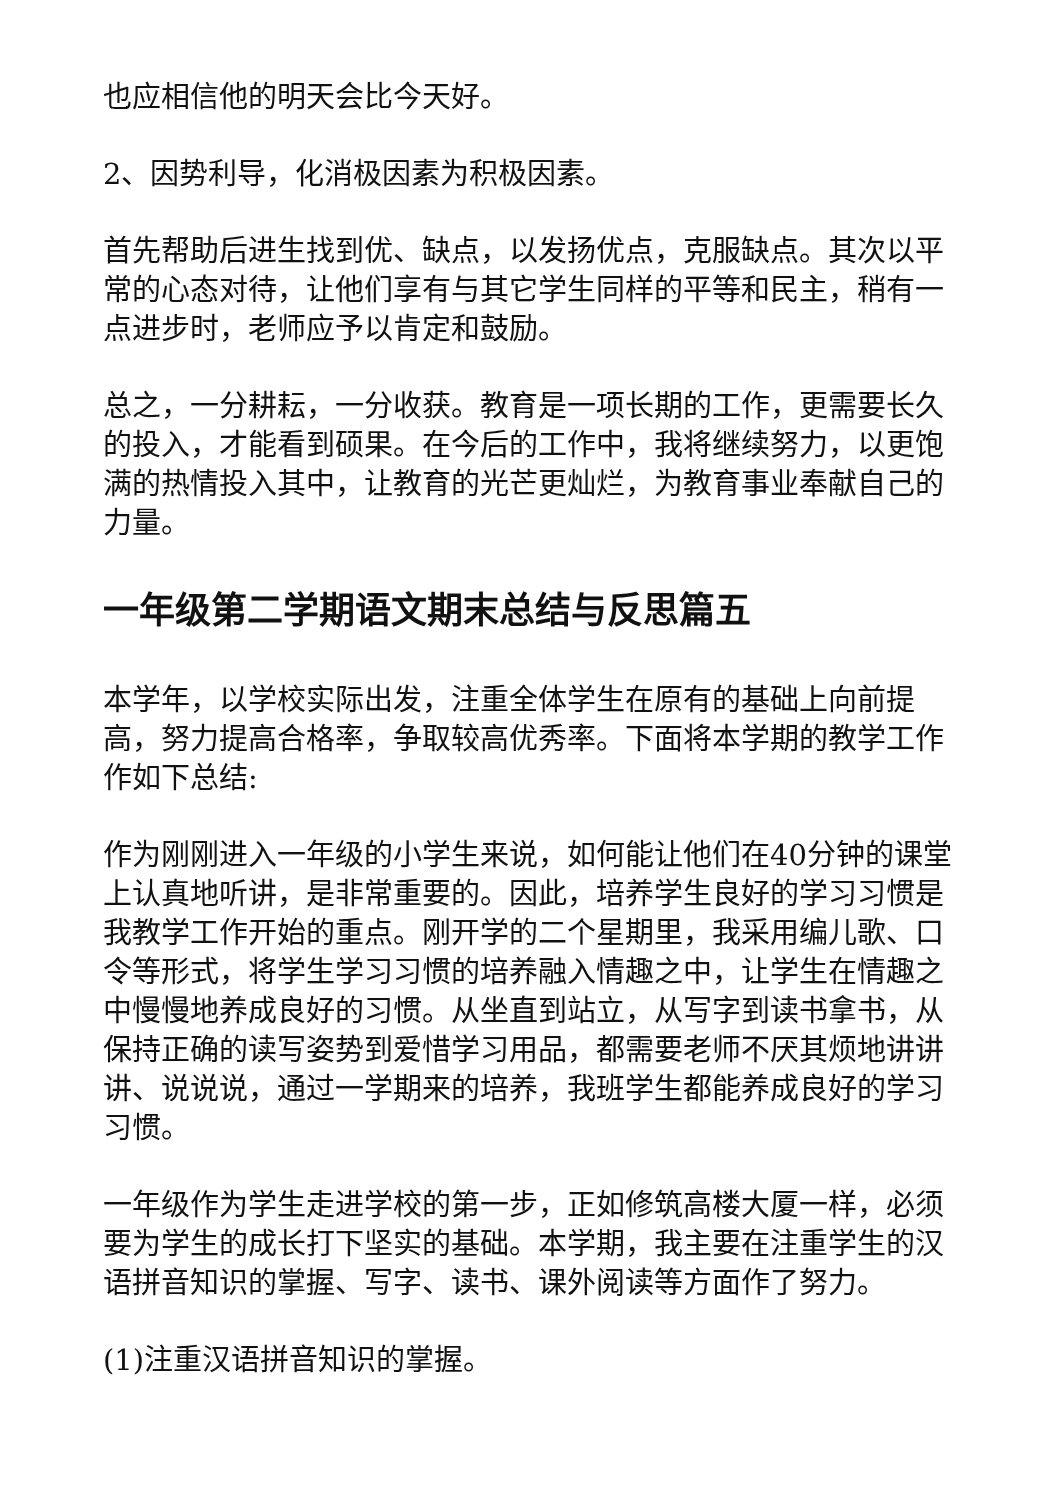也应相信他的明天会比今天好。
2、因势利导，化消极因素为积极因素。
首先帮助后进生找到优、缺点，以发扬优点，克服缺点。其次以平常的心态对待，让他们享有与其它学生同样的平等和民主，稍有一点进步时，老师应予以肯定和鼓励。
总之，一分耕耘，一分收获。教育是一项长期的工作，更需要长久的投入，才能看到硕果。在今后的工作中，我将继续努力，以更饱满的热情投入其中，让教育的光芒更灿烂，为教育事业奉献自己的力量。
一年级第二学期语文期末总结与反思篇五
本学年，以学校实际出发，注重全体学生在原有的基础上向前提高，努力提高合格率，争取较高优秀率。下面将本学期的教学工作作如下总结:
作为刚刚进入一年级的小学生来说，如何能让他们在40分钟的课堂上认真地听讲，是非常重要的。因此，培养学生良好的学习习惯是我教学工作开始的重点。刚开学的二个星期里，我采用编儿歌、口令等形式，将学生学习习惯的培养融入情趣之中，让学生在情趣之中慢慢地养成良好的习惯。从坐直到站立，从写字到读书拿书，从保持正确的读写姿势到爱惜学习用品，都需要老师不厌其烦地讲讲讲、说说说，通过一学期来的培养，我班学生都能养成良好的学习习惯。
一年级作为学生走进学校的第一步，正如修筑高楼大厦一样，必须要为学生的成长打下坚实的基础。本学期，我主要在注重学生的汉语拼音知识的掌握、写字、读书、课外阅读等方面作了努力。
(1)注重汉语拼音知识的掌握。